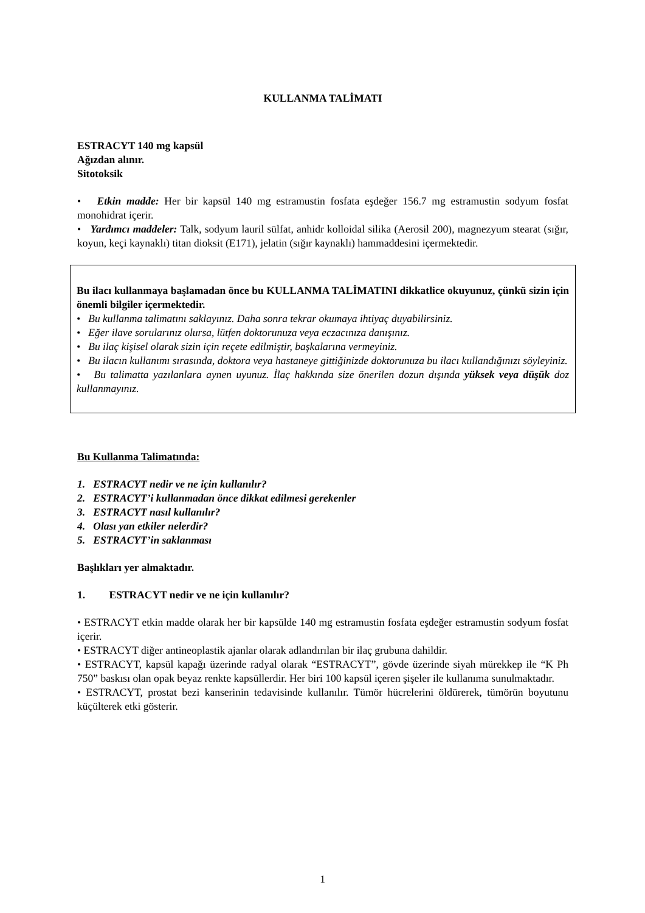KULLANMA TALİMATI
ESTRACYT 140 mg kapsül
Ağızdan alınır.
Sitotoksik
• Etkin madde: Her bir kapsül 140 mg estramustin fosfata eşdeğer 156.7 mg estramustin sodyum fosfat monohidrat içerir.
• Yardımcı maddeler: Talk, sodyum lauril sülfat, anhidr kolloidal silika (Aerosil 200), magnezyum stearat (sığır, koyun, keçi kaynaklı) titan dioksit (E171), jelatin (sığır kaynaklı) hammaddesini içermektedir.
Bu ilacı kullanmaya başlamadan önce bu KULLANMA TALİMATINI dikkatlice okuyunuz, çünkü sizin için önemli bilgiler içermektedir.
• Bu kullanma talimatını saklayınız. Daha sonra tekrar okumaya ihtiyaç duyabilirsiniz.
• Eğer ilave sorularınız olursa, lütfen doktorunuza veya eczacınıza danışınız.
• Bu ilaç kişisel olarak sizin için reçete edilmiştir, başkalarına vermeyiniz.
• Bu ilacın kullanımı sırasında, doktora veya hastaneye gittiğinizde doktorunuza bu ilacı kullandığınızı söyleyiniz.
• Bu talimatta yazılanlara aynen uyunuz. İlaç hakkında size önerilen dozun dışında yüksek veya düşük doz kullanmayınız.
Bu Kullanma Talimatında:
1. ESTRACYT nedir ve ne için kullanılır?
2. ESTRACYT’i kullanmadan önce dikkat edilmesi gerekenler
3. ESTRACYT nasıl kullanılır?
4. Olası yan etkiler nelerdir?
5. ESTRACYT’in saklanması
Başlıkları yer almaktadır.
1. ESTRACYT nedir ve ne için kullanılır?
• ESTRACYT etkin madde olarak her bir kapsülde 140 mg estramustin fosfata eşdeğer estramustin sodyum fosfat içerir.
• ESTRACYT diğer antineoplastik ajanlar olarak adlandırılan bir ilaç grubuna dahildir.
• ESTRACYT, kapsül kapağı üzerinde radyal olarak “ESTRACYT”, gövde üzerinde siyah mürekkep ile “K Ph 750” baskısı olan opak beyaz renkte kapsüllerdir. Her biri 100 kapsül içeren şişeler ile kullanıma sunulmaktadır.
• ESTRACYT, prostat bezi kanserinin tedavisinde kullanılır. Tümör hücrelerini öldürerek, tümörün boyutunu küçülterek etki gösterir.
1